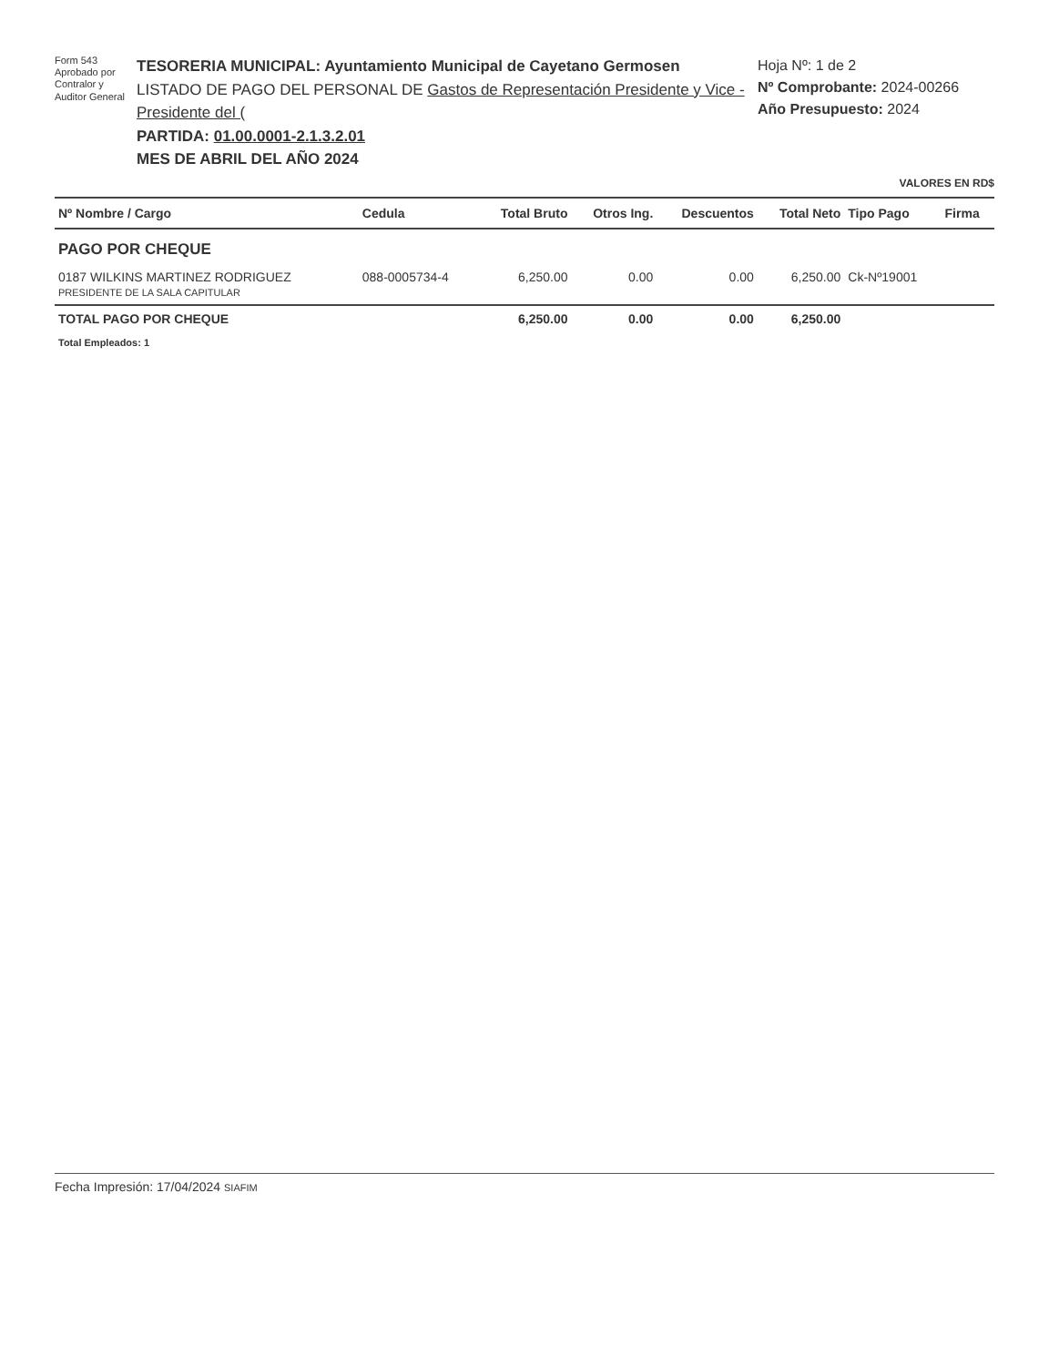Form 543
Aprobado por
Contralor y
Auditor General
TESORERIA MUNICIPAL: Ayuntamiento Municipal de Cayetano Germosen
LISTADO DE PAGO DEL PERSONAL DE Gastos de Representación Presidente y Vice - Presidente del (
PARTIDA: 01.00.0001-2.1.3.2.01
MES DE ABRIL DEL AÑO 2024
Hoja Nº: 1 de 2
Nº Comprobante: 2024-00266
Año Presupuesto: 2024
VALORES EN RD$
| Nº Nombre / Cargo | Cedula | Total Bruto | Otros Ing. | Descuentos | Total Neto | Tipo Pago | Firma |
| --- | --- | --- | --- | --- | --- | --- | --- |
| PAGO POR CHEQUE | | | | | | | |
| 0187 WILKINS MARTINEZ RODRIGUEZ PRESIDENTE DE LA SALA CAPITULAR | 088-0005734-4 | 6,250.00 | 0.00 | 0.00 | 6,250.00 | Ck-Nº19001 | |
| TOTAL PAGO POR CHEQUE | | 6,250.00 | 0.00 | 0.00 | 6,250.00 | | |
| Total Empleados: 1 | | | | | | | |
Fecha Impresión: 17/04/2024 SIAFIM